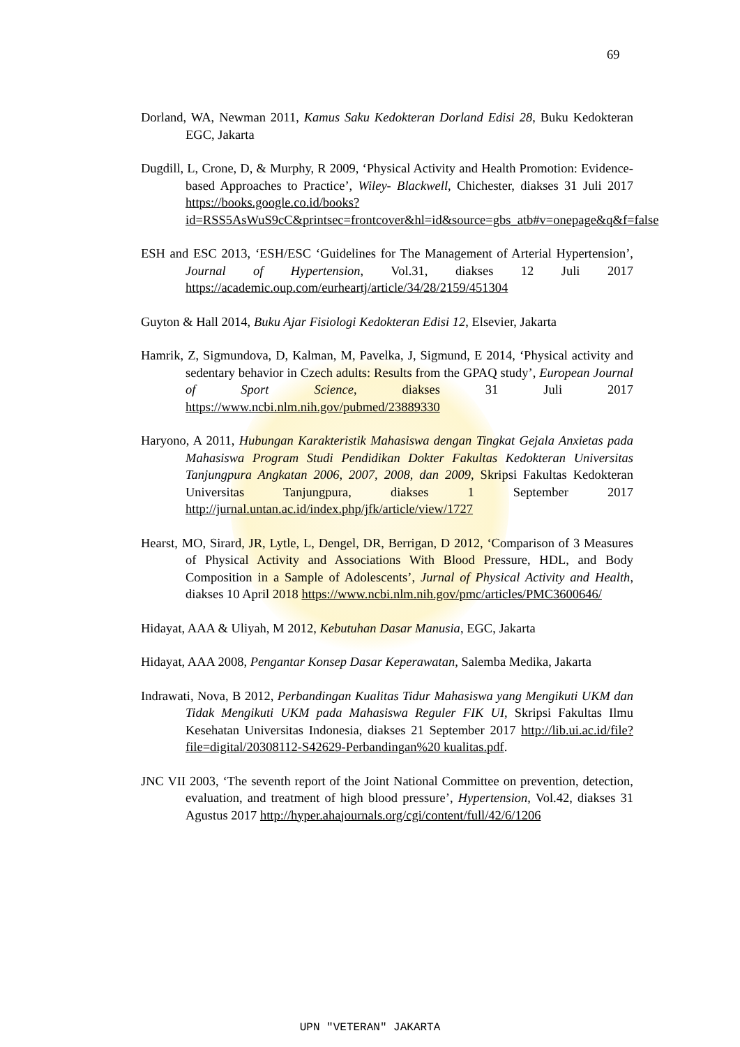69
Dorland, WA, Newman 2011, Kamus Saku Kedokteran Dorland Edisi 28, Buku Kedokteran EGC, Jakarta
Dugdill, L, Crone, D, & Murphy, R 2009, ‘Physical Activity and Health Promotion: Evidence-based Approaches to Practice’, Wiley- Blackwell, Chichester, diakses 31 Juli 2017 https://books.google.co.id/books?id=RSS5AsWuS9cC&printsec=frontcover&hl=id&source=gbs_atb#v=onepage&q&f=false
ESH and ESC 2013, ‘ESH/ESC ‘Guidelines for The Management of Arterial Hypertension’, Journal of Hypertension, Vol.31, diakses 12 Juli 2017 https://academic.oup.com/eurheartj/article/34/28/2159/451304
Guyton & Hall 2014, Buku Ajar Fisiologi Kedokteran Edisi 12, Elsevier, Jakarta
Hamrik, Z, Sigmundova, D, Kalman, M, Pavelka, J, Sigmund, E 2014, ‘Physical activity and sedentary behavior in Czech adults: Results from the GPAQ study’, European Journal of Sport Science, diakses 31 Juli 2017 https://www.ncbi.nlm.nih.gov/pubmed/23889330
Haryono, A 2011, Hubungan Karakteristik Mahasiswa dengan Tingkat Gejala Anxietas pada Mahasiswa Program Studi Pendidikan Dokter Fakultas Kedokteran Universitas Tanjungpura Angkatan 2006, 2007, 2008, dan 2009, Skripsi Fakultas Kedokteran Universitas Tanjungpura, diakses 1 September 2017 http://jurnal.untan.ac.id/index.php/jfk/article/view/1727
Hearst, MO, Sirard, JR, Lytle, L, Dengel, DR, Berrigan, D 2012, ‘Comparison of 3 Measures of Physical Activity and Associations With Blood Pressure, HDL, and Body Composition in a Sample of Adolescents’, Jurnal of Physical Activity and Health, diakses 10 April 2018 https://www.ncbi.nlm.nih.gov/pmc/articles/PMC3600646/
Hidayat, AAA & Uliyah, M 2012, Kebutuhan Dasar Manusia, EGC, Jakarta
Hidayat, AAA 2008, Pengantar Konsep Dasar Keperawatan, Salemba Medika, Jakarta
Indrawati, Nova, B 2012, Perbandingan Kualitas Tidur Mahasiswa yang Mengikuti UKM dan Tidak Mengikuti UKM pada Mahasiswa Reguler FIK UI, Skripsi Fakultas Ilmu Kesehatan Universitas Indonesia, diakses 21 September 2017 http://lib.ui.ac.id/file?file=digital/20308112-S42629-Perbandingan%20 kualitas.pdf.
JNC VII 2003, ‘The seventh report of the Joint National Committee on prevention, detection, evaluation, and treatment of high blood pressure’, Hypertension, Vol.42, diakses 31 Agustus 2017 http://hyper.ahajournals.org/cgi/content/full/42/6/1206
UPN "VETERAN" JAKARTA